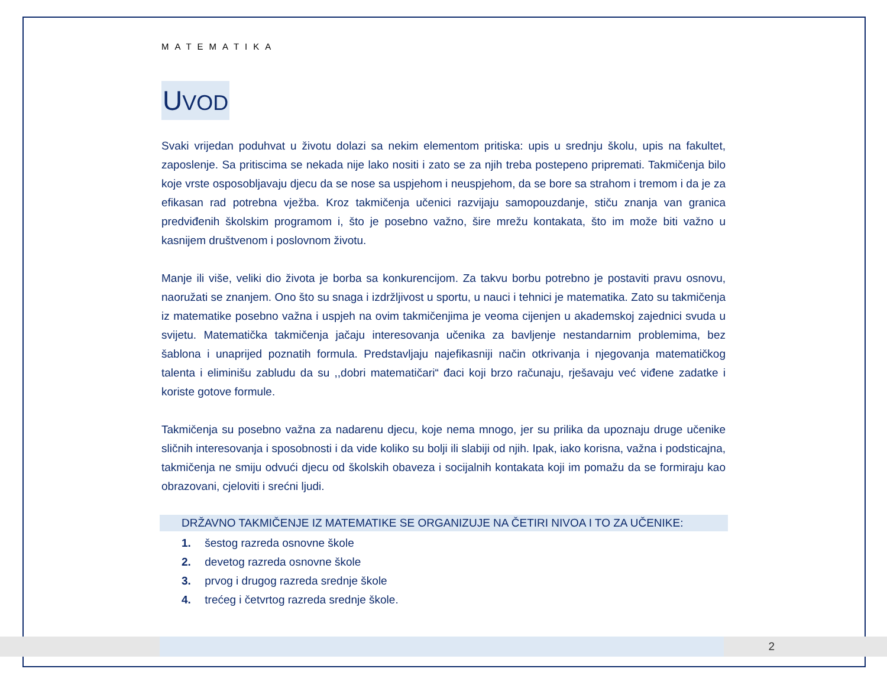MATEMATIKA
UVOD
Svaki vrijedan poduhvat u životu dolazi sa nekim elementom pritiska: upis u srednju školu, upis na fakultet, zaposlenje. Sa pritiscima se nekada nije lako nositi i zato se za njih treba postepeno pripremati. Takmičenja bilo koje vrste osposobljavaju djecu da se nose sa uspjehom i neuspjehom, da se bore sa strahom i tremom i da je za efikasan rad potrebna vježba. Kroz takmičenja učenici razvijaju samopouzdanje, stiču znanja van granica predviđenih školskim programom i, što je posebno važno, šire mrežu kontakata, što im može biti važno u kasnijem društvenom i poslovnom životu.
Manje ili više, veliki dio života je borba sa konkurencijom. Za takvu borbu potrebno je postaviti pravu osnovu, naoružati se znanjem. Ono što su snaga i izdržljivost u sportu, u nauci i tehnici je matematika. Zato su takmičenja iz matematike posebno važna i uspjeh na ovim takmičenjima je veoma cijenjen u akademskoj zajednici svuda u svijetu. Matematička takmičenja jačaju interesovanja učenika za bavljenje nestandarnim problemima, bez šablona i unaprijed poznatih formula. Predstavljaju najefikasniji način otkrivanja i njegovanja matematičkog talenta i eliminišu zabludu da su ,,dobri matematičari“ đaci koji brzo računaju, rješavaju već viđene zadatke i koriste gotove formule.
Takmičenja su posebno važna za nadarenu djecu, koje nema mnogo, jer su prilika da upoznaju druge učenike sličnih interesovanja i sposobnosti i da vide koliko su bolji ili slabiji od njih. Ipak, iako korisna, važna i podsticajna, takmičenja ne smiju odvući djecu od školskih obaveza i socijalnih kontakata koji im pomažu da se formiraju kao obrazovani, cjeloviti i srećni ljudi.
DRŽAVNO TAKMIČENJE IZ MATEMATIKE SE ORGANIZUJE NA ČETIRI NIVOA I TO ZA UČENIKE:
1. šestog razreda osnovne škole
2. devetog razreda osnovne škole
3. prvog i drugog razreda srednje škole
4. trećeg i četvrtog razreda srednje škole.
2